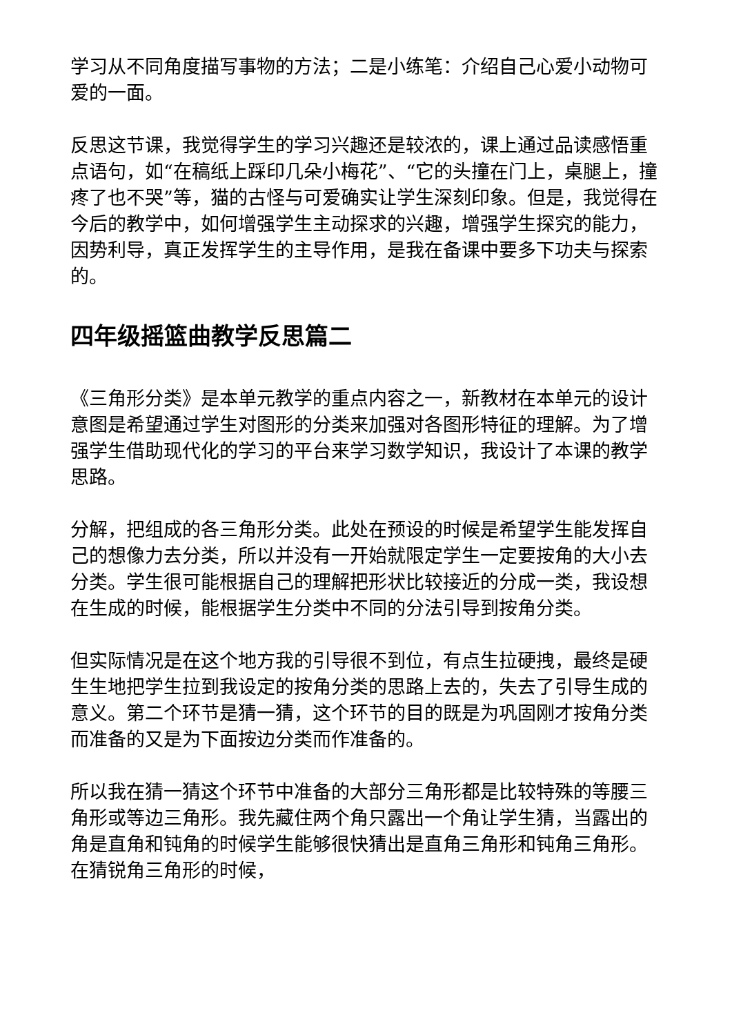学习从不同角度描写事物的方法；二是小练笔：介绍自己心爱小动物可爱的一面。
反思这节课，我觉得学生的学习兴趣还是较浓的，课上通过品读感悟重点语句，如“在稿纸上踩印几朵小梅花”、“它的头撞在门上，桌腿上，撞疼了也不哭”等，猫的古怪与可爱确实让学生深刻印象。但是，我觉得在今后的教学中，如何增强学生主动探求的兴趣，增强学生探究的能力，因势利导，真正发挥学生的主导作用，是我在备课中要多下功夫与探索的。
四年级摇篮曲教学反思篇二
《三角形分类》是本单元教学的重点内容之一，新教材在本单元的设计意图是希望通过学生对图形的分类来加强对各图形特征的理解。为了增强学生借助现代化的学习的平台来学习数学知识，我设计了本课的教学思路。
分解，把组成的各三角形分类。此处在预设的时候是希望学生能发挥自己的想像力去分类，所以并没有一开始就限定学生一定要按角的大小去分类。学生很可能根据自己的理解把形状比较接近的分成一类，我设想在生成的时候，能根据学生分类中不同的分法引导到按角分类。
但实际情况是在这个地方我的引导很不到位，有点生拉硬拽，最终是硬生生地把学生拉到我设定的按角分类的思路上去的，失去了引导生成的意义。第二个环节是猜一猜，这个环节的目的既是为巩固刚才按角分类而准备的又是为下面按边分类而作准备的。
所以我在猜一猜这个环节中准备的大部分三角形都是比较特殊的等腰三角形或等边三角形。我先藏住两个角只露出一个角让学生猜，当露出的角是直角和钝角的时候学生能够很快猜出是直角三角形和钝角三角形。在猜锐角三角形的时候，